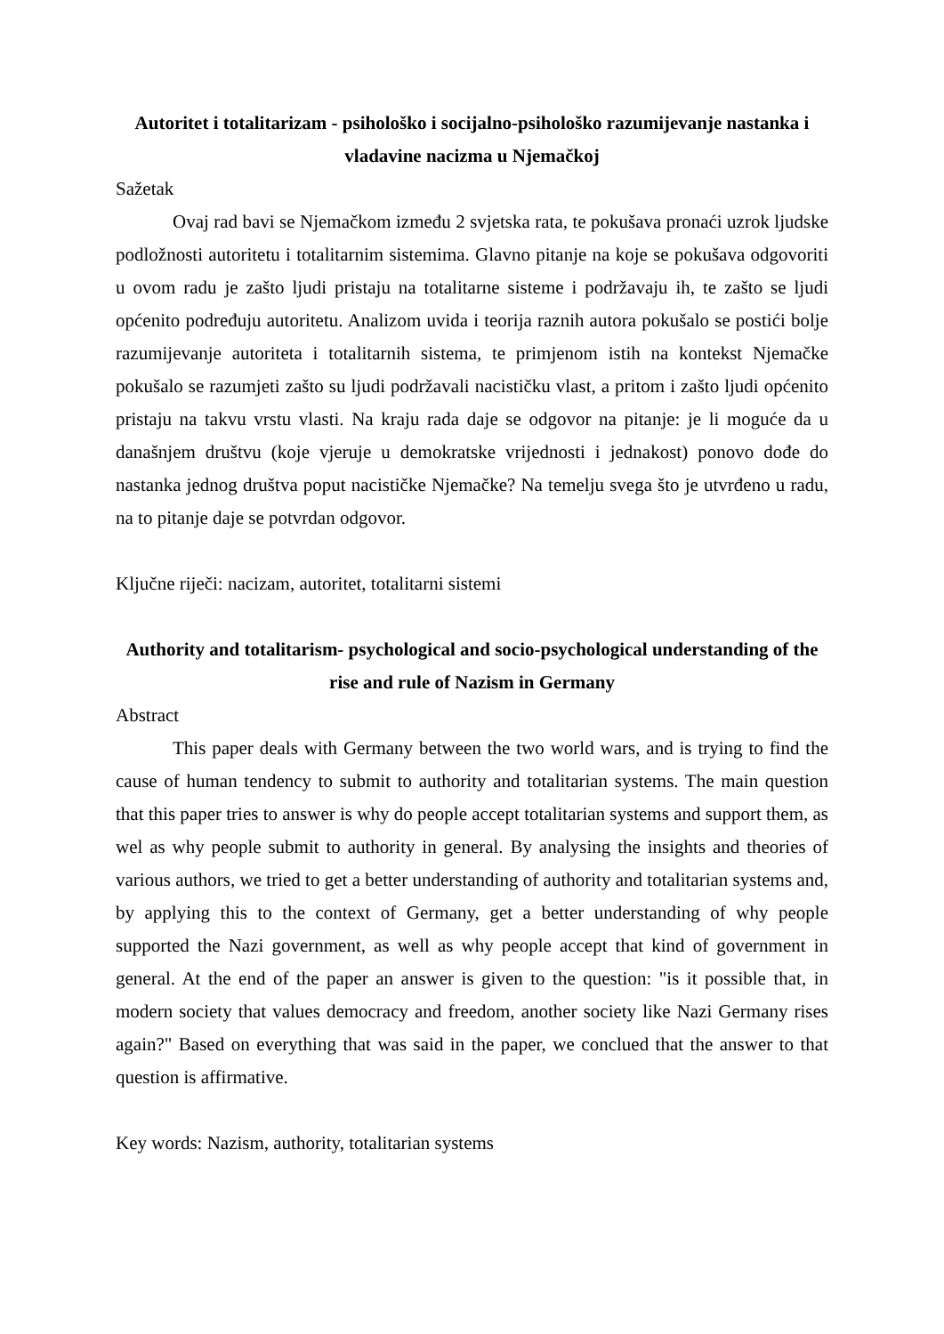Autoritet i totalitarizam - psihološko i socijalno-psihološko razumijevanje nastanka i vladavine nacizma u Njemačkoj
Sažetak
Ovaj rad bavi se Njemačkom između 2 svjetska rata, te pokušava pronaći uzrok ljudske podložnosti autoritetu i totalitarnim sistemima. Glavno pitanje na koje se pokušava odgovoriti u ovom radu je zašto ljudi pristaju na totalitarne sisteme i podržavaju ih, te zašto se ljudi općenito podređuju autoritetu. Analizom uvida i teorija raznih autora pokušalo se postići bolje razumijevanje autoriteta i totalitarnih sistema, te primjenom istih na kontekst Njemačke pokušalo se razumjeti zašto su ljudi podržavali nacističku vlast, a pritom i zašto ljudi općenito pristaju na takvu vrstu vlasti. Na kraju rada daje se odgovor na pitanje: je li moguće da u današnjem društvu (koje vjeruje u demokratske vrijednosti i jednakost) ponovo dođe do nastanka jednog društva poput nacističke Njemačke? Na temelju svega što je utvrđeno u radu, na to pitanje daje se potvrdan odgovor.
Ključne riječi: nacizam, autoritet, totalitarni sistemi
Authority and totalitarism- psychological and socio-psychological understanding of the rise and rule of Nazism in Germany
Abstract
This paper deals with Germany between the two world wars, and is trying to find the cause of human tendency to submit to authority and totalitarian systems. The main question that this paper tries to answer is why do people accept totalitarian systems and support them, as wel as why people submit to authority in general. By analysing the insights and theories of various authors, we tried to get a better understanding of authority and totalitarian systems and, by applying this to the context of Germany, get a better understanding of why people supported the Nazi government, as well as why people accept that kind of government in general. At the end of the paper an answer is given to the question: "is it possible that, in modern society that values democracy and freedom, another society like Nazi Germany rises again?" Based on everything that was said in the paper, we conclued that the answer to that question is affirmative.
Key words: Nazism, authority, totalitarian systems